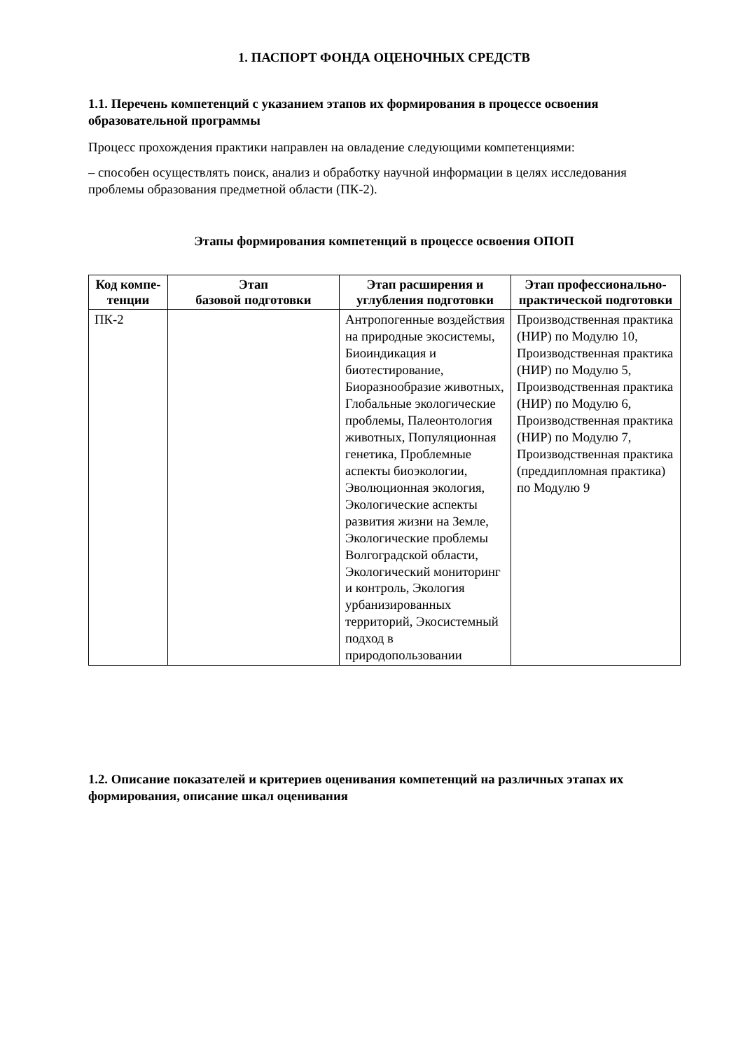1. ПАСПОРТ ФОНДА ОЦЕНОЧНЫХ СРЕДСТВ
1.1. Перечень компетенций с указанием этапов их формирования в процессе освоения образовательной программы
Процесс прохождения практики направлен на овладение следующими компетенциями:
– способен осуществлять поиск, анализ и обработку научной информации в целях исследования проблемы образования предметной области (ПК-2).
Этапы формирования компетенций в процессе освоения ОПОП
| Код компе- тенции | Этап базовой подготовки | Этап расширения и углубления подготовки | Этап профессионально-практической подготовки |
| --- | --- | --- | --- |
| ПК-2 | | Антропогенные воздействия на природные экосистемы, Биоиндикация и биотестирование, Биоразнообразие животных, Глобальные экологические проблемы, Палеонтология животных, Популяционная генетика, Проблемные аспекты биоэкологии, Эволюционная экология, Экологические аспекты развития жизни на Земле, Экологические проблемы Волгоградской области, Экологический мониторинг и контроль, Экология урбанизированных территорий, Экосистемный подход в природопользовании | Производственная практика (НИР) по Модулю 10, Производственная практика (НИР) по Модулю 5, Производственная практика (НИР) по Модулю 6, Производственная практика (НИР) по Модулю 7, Производственная практика (преддипломная практика) по Модулю 9 |
1.2. Описание показателей и критериев оценивания компетенций на различных этапах их формирования, описание шкал оценивания